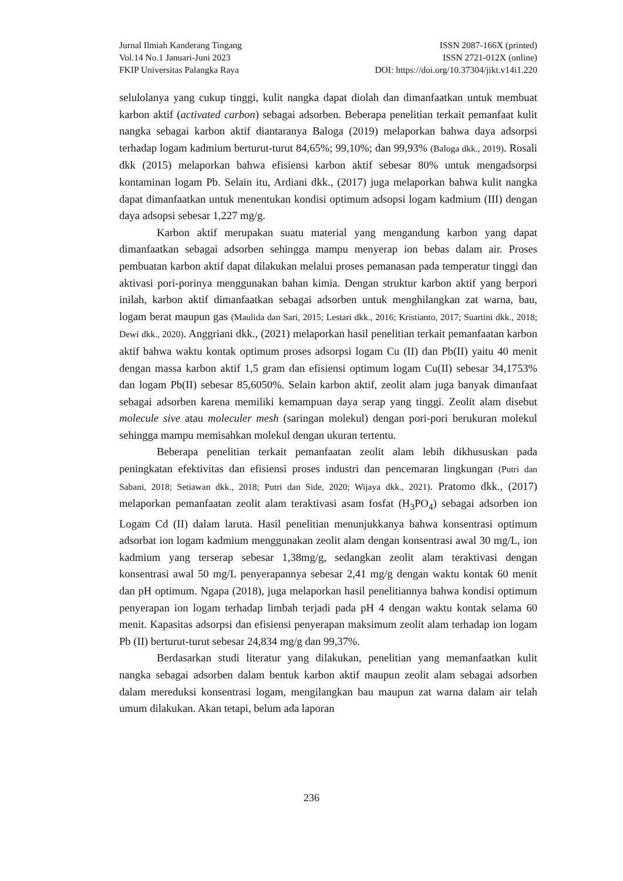Jurnal Ilmiah Kanderang Tingang
Vol.14 No.1 Januari-Juni 2023
FKIP Universitas Palangka Raya
ISSN 2087-166X (printed)
ISSN 2721-012X (online)
DOI: https://doi.org/10.37304/jikt.v14i1.220
selulolanya yang cukup tinggi, kulit nangka dapat diolah dan dimanfaatkan untuk membuat karbon aktif (activated carbon) sebagai adsorben. Beberapa penelitian terkait pemanfaat kulit nangka sebagai karbon aktif diantaranya Baloga (2019) melaporkan bahwa daya adsorpsi terhadap logam kadmium berturut-turut 84,65%; 99,10%; dan 99,93% (Baloga dkk., 2019). Rosali dkk (2015) melaporkan bahwa efisiensi karbon aktif sebesar 80% untuk mengadsorpsi kontaminan logam Pb. Selain itu, Ardiani dkk., (2017) juga melaporkan bahwa kulit nangka dapat dimanfaatkan untuk menentukan kondisi optimum adsopsi logam kadmium (III) dengan daya adsopsi sebesar 1,227 mg/g.
Karbon aktif merupakan suatu material yang mengandung karbon yang dapat dimanfaatkan sebagai adsorben sehingga mampu menyerap ion bebas dalam air. Proses pembuatan karbon aktif dapat dilakukan melalui proses pemanasan pada temperatur tinggi dan aktivasi pori-porinya menggunakan bahan kimia. Dengan struktur karbon aktif yang berpori inilah, karbon aktif dimanfaatkan sebagai adsorben untuk menghilangkan zat warna, bau, logam berat maupun gas (Maulida dan Sari, 2015; Lestari dkk., 2016; Kristianto, 2017; Suartini dkk., 2018; Dewi dkk., 2020). Anggriani dkk., (2021) melaporkan hasil penelitian terkait pemanfaatan karbon aktif bahwa waktu kontak optimum proses adsorpsi logam Cu (II) dan Pb(II) yaitu 40 menit dengan massa karbon aktif 1,5 gram dan efisiensi optimum logam Cu(II) sebesar 34,1753% dan logam Pb(II) sebesar 85,6050%. Selain karbon aktif, zeolit alam juga banyak dimanfaat sebagai adsorben karena memiliki kemampuan daya serap yang tinggi. Zeolit alam disebut molecule sive atau moleculer mesh (saringan molekul) dengan pori-pori berukuran molekul sehingga mampu memisahkan molekul dengan ukuran tertentu.
Beberapa penelitian terkait pemanfaatan zeolit alam lebih dikhususkan pada peningkatan efektivitas dan efisiensi proses industri dan pencemaran lingkungan (Putri dan Sabani, 2018; Setiawan dkk., 2018; Putri dan Side, 2020; Wijaya dkk., 2021). Pratomo dkk., (2017) melaporkan pemanfaatan zeolit alam teraktivasi asam fosfat (H<sub>3</sub>PO<sub>4</sub>) sebagai adsorben ion Logam Cd (II) dalam laruta. Hasil penelitian menunjukkanya bahwa konsentrasi optimum adsorbat ion logam kadmium menggunakan zeolit alam dengan konsentrasi awal 30 mg/L, ion kadmium yang terserap sebesar 1,38mg/g, sedangkan zeolit alam teraktivasi dengan konsentrasi awal 50 mg/L penyerapannya sebesar 2,41 mg/g dengan waktu kontak 60 menit dan pH optimum. Ngapa (2018), juga melaporkan hasil penelitiannya bahwa kondisi optimum penyerapan ion logam terhadap limbah terjadi pada pH 4 dengan waktu kontak selama 60 menit. Kapasitas adsorpsi dan efisiensi penyerapan maksimum zeolit alam terhadap ion logam Pb (II) berturut-turut sebesar 24,834 mg/g dan 99,37%.
Berdasarkan studi literatur yang dilakukan, penelitian yang memanfaatkan kulit nangka sebagai adsorben dalam bentuk karbon aktif maupun zeolit alam sebagai adsorben dalam mereduksi konsentrasi logam, mengilangkan bau maupun zat warna dalam air telah umum dilakukan. Akan tetapi, belum ada laporan
236